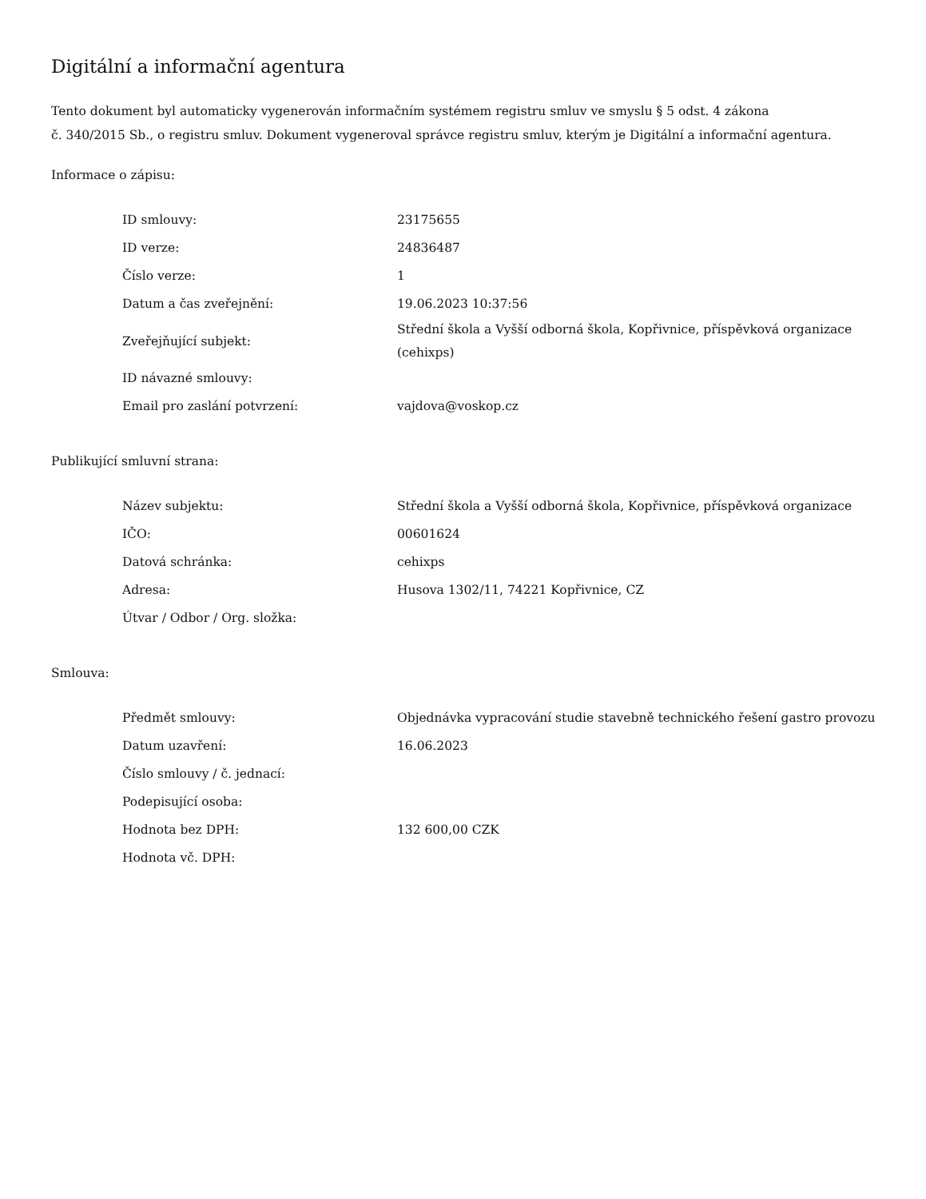Digitální a informační agentura
Tento dokument byl automaticky vygenerován informačním systémem registru smluv ve smyslu § 5 odst. 4 zákona
č. 340/2015 Sb., o registru smluv. Dokument vygeneroval správce registru smluv, kterým je Digitální a informační agentura.
Informace o zápisu:
| ID smlouvy: | 23175655 |
| ID verze: | 24836487 |
| Číslo verze: | 1 |
| Datum a čas zveřejnění: | 19.06.2023 10:37:56 |
| Zveřejňující subjekt: | Střední škola a Vyšší odborná škola, Kopřivnice, příspěvková organizace (cehixps) |
| ID návazné smlouvy: | |
| Email pro zaslání potvrzení: | vajdova@voskop.cz |
Publikující smluvní strana:
| Název subjektu: | Střední škola a Vyšší odborná škola, Kopřivnice, příspěvková organizace |
| IČO: | 00601624 |
| Datová schránka: | cehixps |
| Adresa: | Husova 1302/11, 74221 Kopřivnice, CZ |
| Útvar / Odbor / Org. složka: | |
Smlouva:
| Předmět smlouvy: | Objednávka vypracování studie stavebně technického řešení gastro provozu |
| Datum uzavření: | 16.06.2023 |
| Číslo smlouvy / č. jednací: | |
| Podepisující osoba: | |
| Hodnota bez DPH: | 132 600,00 CZK |
| Hodnota vč. DPH: | |